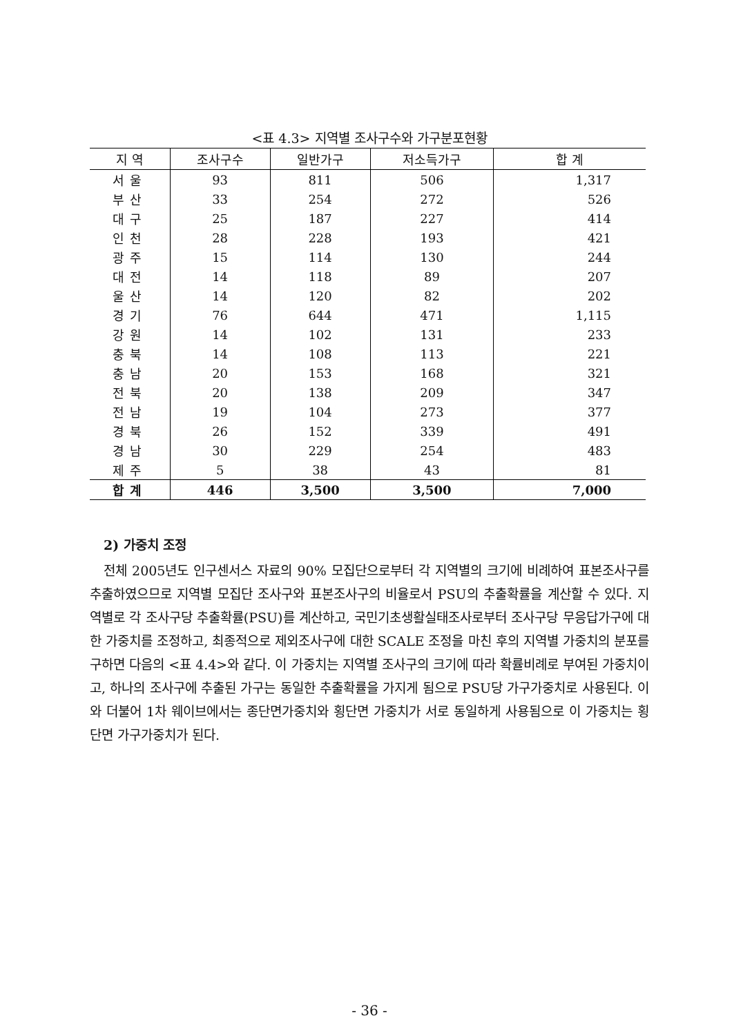<표 4.3> 지역별 조사구수와 가구분포현황
| 지 역 | 조사구수 | 일반가구 | 저소득가구 | 합 계 |
| --- | --- | --- | --- | --- |
| 서울 | 93 | 811 | 506 | 1,317 |
| 부산 | 33 | 254 | 272 | 526 |
| 대구 | 25 | 187 | 227 | 414 |
| 인천 | 28 | 228 | 193 | 421 |
| 광주 | 15 | 114 | 130 | 244 |
| 대전 | 14 | 118 | 89 | 207 |
| 울산 | 14 | 120 | 82 | 202 |
| 경기 | 76 | 644 | 471 | 1,115 |
| 강원 | 14 | 102 | 131 | 233 |
| 충북 | 14 | 108 | 113 | 221 |
| 충남 | 20 | 153 | 168 | 321 |
| 전북 | 20 | 138 | 209 | 347 |
| 전남 | 19 | 104 | 273 | 377 |
| 경북 | 26 | 152 | 339 | 491 |
| 경남 | 30 | 229 | 254 | 483 |
| 제주 | 5 | 38 | 43 | 81 |
| 합계 | 446 | 3,500 | 3,500 | 7,000 |
2) 가중치 조정
전체 2005년도 인구센서스 자료의 90% 모집단으로부터 각 지역별의 크기에 비례하여 표본조사구를 추출하였으므로 지역별 모집단 조사구와 표본조사구의 비율로서 PSU의 추출확률을 계산할 수 있다. 지역별로 각 조사구당 추출확률(PSU)를 계산하고, 국민기초생활실태조사로부터 조사구당 무응답가구에 대한 가중치를 조정하고, 최종적으로 제외조사구에 대한 SCALE 조정을 마친 후의 지역별 가중치의 분포를 구하면 다음의 <표 4.4>와 같다. 이 가중치는 지역별 조사구의 크기에 따라 확률비례로 부여된 가중치이고, 하나의 조사구에 추출된 가구는 동일한 추출확률을 가지게 됨으로 PSU당 가구가중치로 사용된다. 이와 더불어 1차 웨이브에서는 종단면가중치와 횡단면 가중치가 서로 동일하게 사용됨으로 이 가중치는 횡단면 가구가중치가 된다.
- 36 -